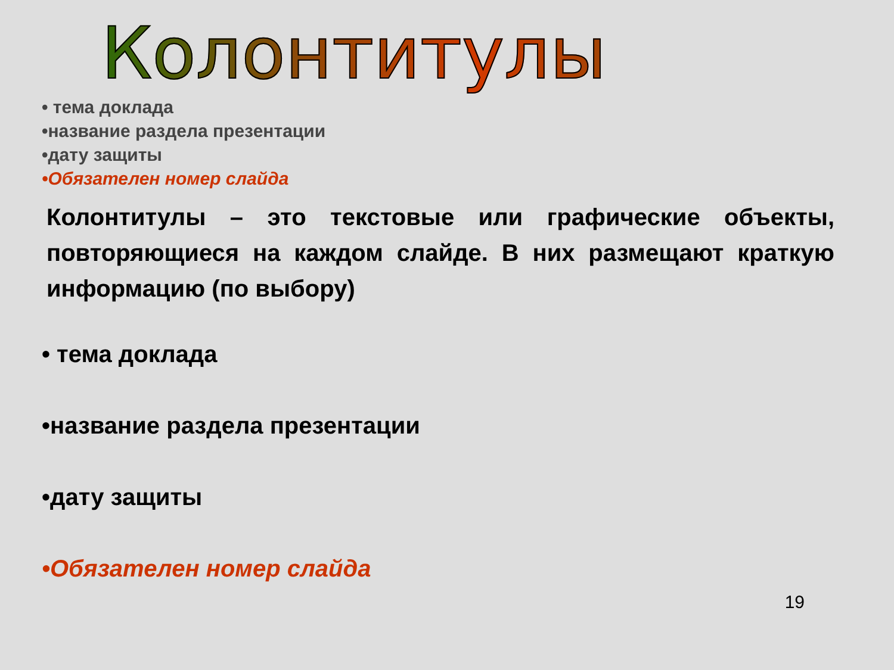Колонтитулы
• тема доклада
•название раздела презентации
•дату защиты
•Обязателен номер слайда
Колонтитулы – это текстовые или графические объекты, повторяющиеся на каждом слайде. В них размещают краткую информацию (по выбору)
• тема доклада
•название раздела презентации
•дату защиты
•Обязателен номер слайда
19